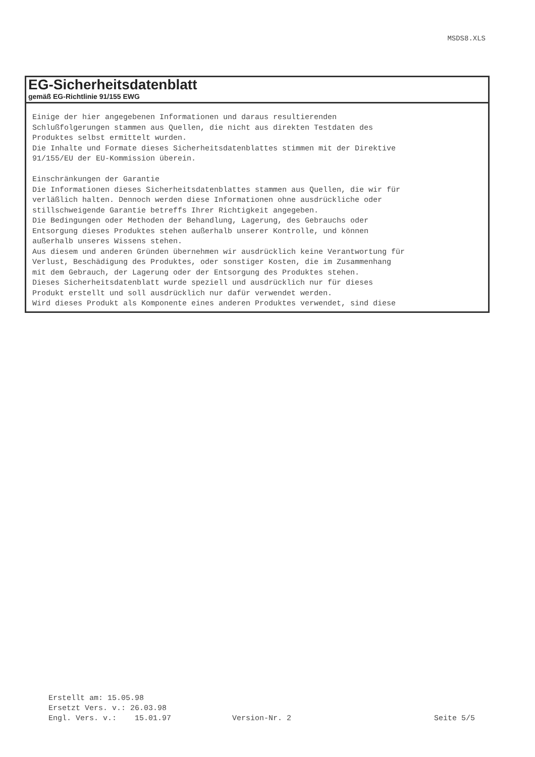MSDS8.XLS
EG-Sicherheitsdatenblatt
gemäß EG-Richtlinie 91/155 EWG
Einige der hier angegebenen Informationen und daraus resultierenden Schlußfolgerungen stammen aus Quellen, die nicht aus direkten Testdaten des Produktes selbst ermittelt wurden. Die Inhalte und Formate dieses Sicherheitsdatenblattes stimmen mit der Direktive 91/155/EU der EU-Kommission überein. Einschränkungen der Garantie Die Informationen dieses Sicherheitsdatenblattes stammen aus Quellen, die wir für verläßlich halten. Dennoch werden diese Informationen ohne ausdrückliche oder stillschweigende Garantie betreffs Ihrer Richtigkeit angegeben. Die Bedingungen oder Methoden der Behandlung, Lagerung, des Gebrauchs oder Entsorgung dieses Produktes stehen außerhalb unserer Kontrolle, und können außerhalb unseres Wissens stehen. Aus diesem und anderen Gründen übernehmen wir ausdrücklich keine Verantwortung für Verlust, Beschädigung des Produktes, oder sonstiger Kosten, die im Zusammenhang mit dem Gebrauch, der Lagerung oder der Entsorgung des Produktes stehen. Dieses Sicherheitsdatenblatt wurde speziell und ausdrücklich nur für dieses Produkt erstellt und soll ausdrücklich nur dafür verwendet werden. Wird dieses Produkt als Komponente eines anderen Produktes verwendet, sind diese
Erstellt am: 15.05.98
Ersetzt Vers. v.: 26.03.98
Engl. Vers. v.: 15.01.97 Version-Nr. 2 Seite 5/5